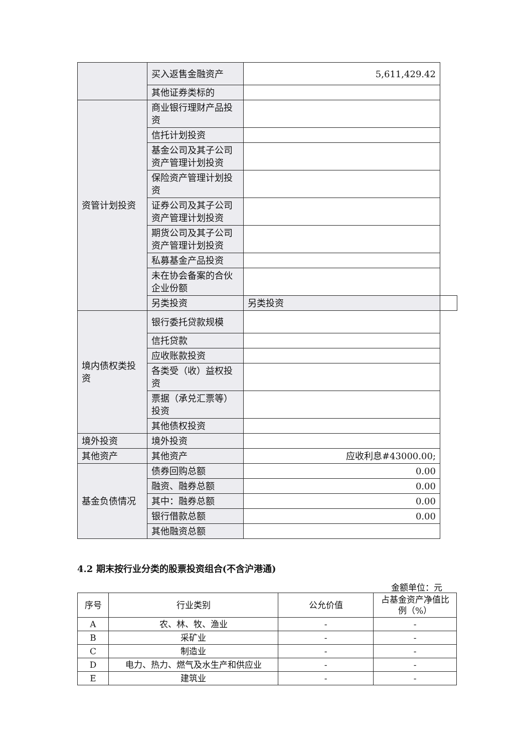| | 买入返售金融资产 | 5,611,429.42 | |
| | 其他证券类标的 | | |
| 资管计划投资 | 商业银行理财产品投资 | | |
| | 信托计划投资 | | |
| | 基金公司及其子公司资产管理计划投资 | | |
| | 保险资产管理计划投资 | | |
| | 证券公司及其子公司资产管理计划投资 | | |
| | 期货公司及其子公司资产管理计划投资 | | |
| | 私募基金产品投资 | | |
| | 未在协会备案的合伙企业份额 | | |
| | 另类投资 | 另类投资 | |
| 境内债权类投资 | 银行委托贷款规模 | | |
| | 信托贷款 | | |
| | 应收账款投资 | | |
| | 各类受（收）益权投资 | | |
| | 票据（承兑汇票等）投资 | | |
| | 其他债权投资 | | |
| 境外投资 | 境外投资 | | |
| 其他资产 | 其他资产 | 应收利息#43000.00; | |
| 基金负债情况 | 债券回购总额 | 0.00 | |
| | 融资、融券总额 | 0.00 | |
| | 其中：融券总额 | 0.00 | |
| | 银行借款总额 | 0.00 | |
| | 其他融资总额 | | |
4.2 期末按行业分类的股票投资组合(不含沪港通)
金额单位：元
| 序号 | 行业类别 | 公允价值 | 占基金资产净值比例（%） |
| --- | --- | --- | --- |
| A | 农、林、牧、渔业 | - | - |
| B | 采矿业 | - | - |
| C | 制造业 | - | - |
| D | 电力、热力、燃气及水生产和供应业 | - | - |
| E | 建筑业 | - | - |